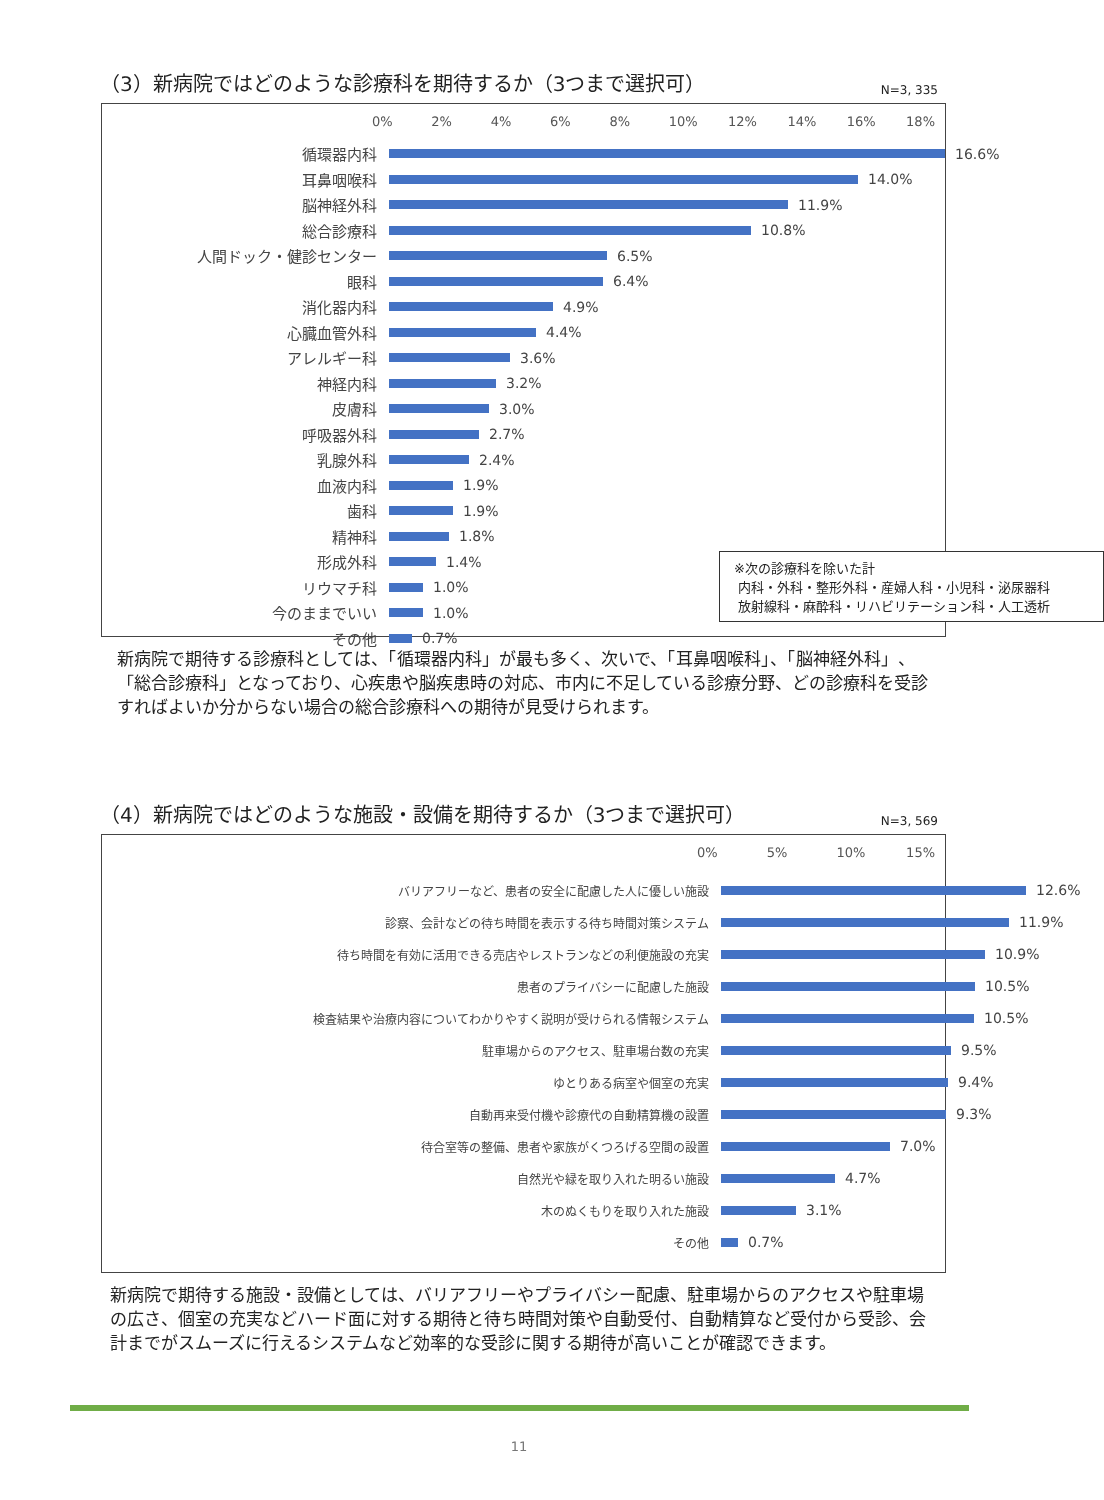（3）新病院ではどのような診療科を期待するか（3つまで選択可） N=3, 335
0% 2% 4% 6% 8% 10% 12% 14% 16% 18%
循環器内科 16.6%
耳鼻咽喉科 14.0%
脳神経外科 11.9%
総合診療科 10.8%
人間ドック・健診センター 6.5%
眼科 6.4%
消化器内科 4.9%
心臓血管外科 4.4%
アレルギー科 3.6%
神経内科 3.2%
皮膚科 3.0%
呼吸器外科 2.7%
乳腺外科 2.4%
血液内科 1.9%
歯科 1.9%
精神科 1.8%
形成外科 1.4%
リウマチ科 1.0%
今のままでいい 1.0%
その他 0.7%
※次の診療科を除いた計
内科・外科・整形外科・産婦人科・小児科・泌尿器科
放射線科・麻酔科・リハビリテーション科・人工透析
新病院で期待する診療科としては、「循環器内科」が最も多く、次いで、「耳鼻咽喉科」、「脳神経外科」、「総合診療科」となっており、心疾患や脳疾患時の対応、市内に不足している診療分野、どの診療科を受診すればよいか分からない場合の総合診療科への期待が見受けられます。
（4）新病院ではどのような施設・設備を期待するか（3つまで選択可） N=3, 569
0% 5% 10% 15%
バリアフリーなど、患者の安全に配慮した人に優しい施設 12.6%
診察、会計などの待ち時間を表示する待ち時間対策システム 11.9%
待ち時間を有効に活用できる売店やレストランなどの利便施設の充実 10.9%
患者のプライバシーに配慮した施設 10.5%
検査結果や治療内容についてわかりやすく説明が受けられる情報システム 10.5%
駐車場からのアクセス、駐車場台数の充実 9.5%
ゆとりある病室や個室の充実 9.4%
自動再来受付機や診療代の自動精算機の設置 9.3%
待合室等の整備、患者や家族がくつろげる空間の設置 7.0%
自然光や緑を取り入れた明るい施設 4.7%
木のぬくもりを取り入れた施設 3.1%
その他 0.7%
新病院で期待する施設・設備としては、バリアフリーやプライバシー配慮、駐車場からのアクセスや駐車場の広さ、個室の充実などハード面に対する期待と待ち時間対策や自動受付、自動精算など受付から受診、会計までがスムーズに行えるシステムなど効率的な受診に関する期待が高いことが確認できます。
11